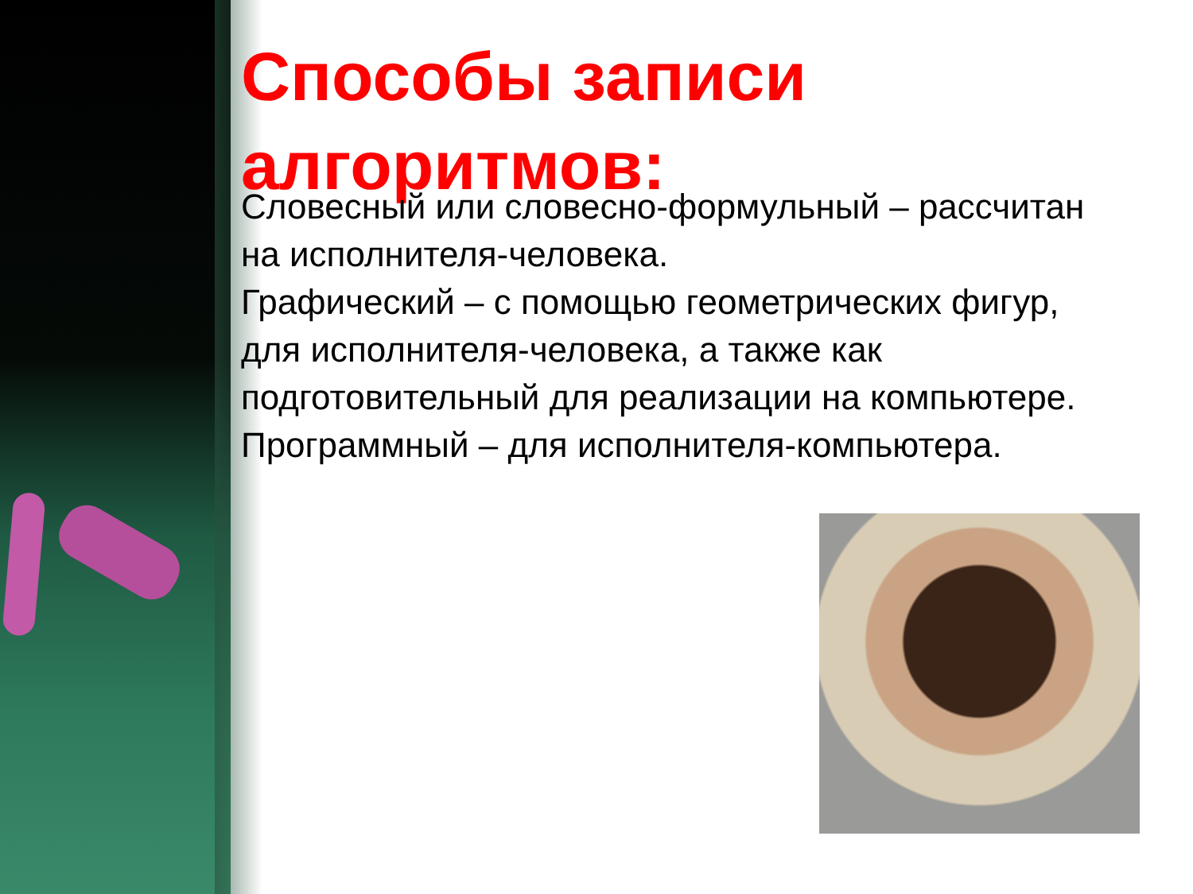Способы записи алгоритмов:
Словесный или словесно-формульный – рассчитан на исполнителя-человека.
Графический – с помощью геометрических фигур, для исполнителя-человека, а также как подготовительный для реализации на компьютере.
Программный – для исполнителя-компьютера.